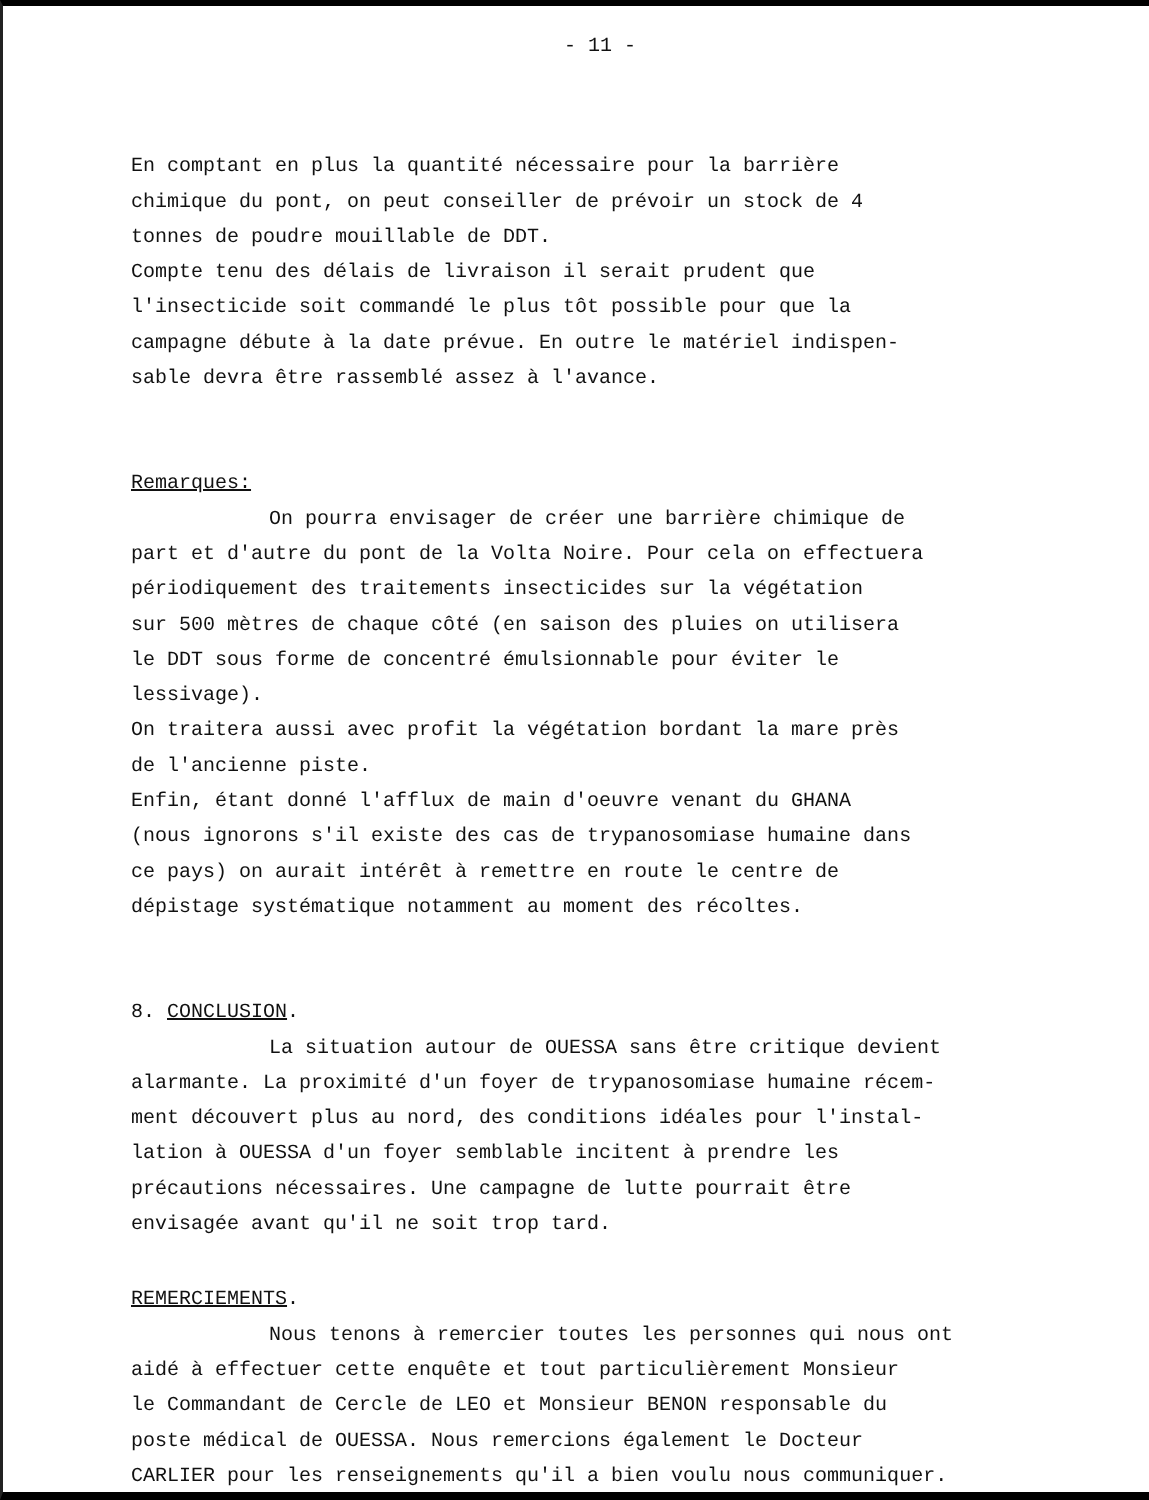- 11 -
En comptant en plus la quantité nécessaire pour la barrière
chimique du pont, on peut conseiller de prévoir un stock de 4
tonnes de poudre mouillable de DDT.
Compte tenu des délais de livraison il serait prudent que
l'insecticide soit commandé le plus tôt possible pour que la
campagne débute à la date prévue. En outre le matériel indispen-
sable devra être rassemblé assez à l'avance.
Remarques:
On pourra envisager de créer une barrière chimique de
part et d'autre du pont de la Volta Noire. Pour cela on effectuera
périodiquement des traitements insecticides sur la végétation
sur 500 mètres de chaque côté (en saison des pluies on utilisera
le DDT sous forme de concentré émulsionnable pour éviter le
lessivage).
On traitera aussi avec profit la végétation bordant la mare près
de l'ancienne piste.
Enfin, étant donné l'afflux de main d'oeuvre venant du GHANA
(nous ignorons s'il existe des cas de trypanosomiase humaine dans
ce pays) on aurait intérêt à remettre en route le centre de
dépistage systématique notamment au moment des récoltes.
8. CONCLUSION.
La situation autour de OUESSA sans être critique devient
alarmante. La proximité d'un foyer de trypanosomiase humaine récem-
ment découvert plus au nord, des conditions idéales pour l'instal-
lation à OUESSA d'un foyer semblable incitent à prendre les
précautions nécessaires. Une campagne de lutte pourrait être
envisagée avant qu'il ne soit trop tard.
REMERCIEMENTS.
Nous tenons à remercier toutes les personnes qui nous ont
aidé à effectuer cette enquête et tout particulièrement Monsieur
le Commandant de Cercle de LEO et Monsieur BENON responsable du
poste médical de OUESSA. Nous remercions également le Docteur
CARLIER pour les renseignements qu'il a bien voulu nous communiquer.